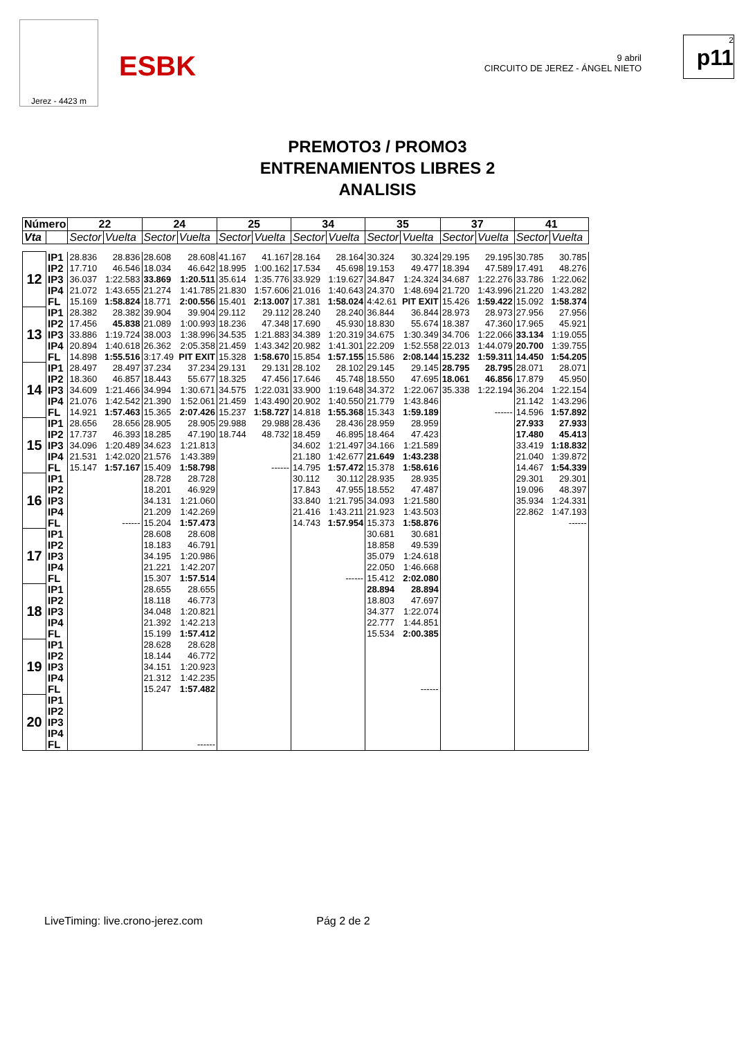Jerez - 4423 m
ESBK
9 abril
CIRCUITO DE JEREZ - ÁNGEL NIETO
2
p11
PREMOTO3 / PROMO3
ENTRENAMIENTOS LIBRES 2
ANALISIS
| Número | | 22 | | 24 | | 25 | | 34 | | 35 | | 37 | | 41 | |
| --- | --- | --- | --- | --- | --- | --- | --- | --- | --- | --- | --- | --- | --- | --- | --- |
| Vta | | Sector | Vuelta | Sector | Vuelta | Sector | Vuelta | Sector | Vuelta | Sector | Vuelta | Sector | Vuelta | Sector | Vuelta |
| 12 | IP1 | 28.836 | 28.836 | 28.608 | 28.608 | 41.167 | 41.167 | 28.164 | 28.164 | 30.324 | 30.324 | 29.195 | 29.195 | 30.785 | 30.785 |
| | IP2 | 17.710 | 46.546 | 18.034 | 46.642 | 18.995 | 1:00.162 | 17.534 | 45.698 | 19.153 | 49.477 | 18.394 | 47.589 | 17.491 | 48.276 |
| | IP3 | 36.037 | 1:22.583 | 33.869 | 1:20.511 | 35.614 | 1:35.776 | 33.929 | 1:19.627 | 34.847 | 1:24.324 | 34.687 | 1:22.276 | 33.786 | 1:22.062 |
| | IP4 | 21.072 | 1:43.655 | 21.274 | 1:41.785 | 21.830 | 1:57.606 | 21.016 | 1:40.643 | 24.370 | 1:48.694 | 21.720 | 1:43.996 | 21.220 | 1:43.282 |
| | FL | 15.169 | 1:58.824 | 18.771 | 2:00.556 | 15.401 | 2:13.007 | 17.381 | 1:58.024 | 4:42.61 | PIT EXIT | 15.426 | 1:59.422 | 15.092 | 1:58.374 |
| 13 | IP1 | 28.382 | 28.382 | 39.904 | 39.904 | 29.112 | 29.112 | 28.240 | 28.240 | 36.844 | 36.844 | 28.973 | 28.973 | 27.956 | 27.956 |
| | IP2 | 17.456 | 45.838 | 21.089 | 1:00.993 | 18.236 | 47.348 | 17.690 | 45.930 | 18.830 | 55.674 | 18.387 | 47.360 | 17.965 | 45.921 |
| | IP3 | 33.886 | 1:19.724 | 38.003 | 1:38.996 | 34.535 | 1:21.883 | 34.389 | 1:20.319 | 34.675 | 1:30.349 | 34.706 | 1:22.066 | 33.134 | 1:19.055 |
| | IP4 | 20.894 | 1:40.618 | 26.362 | 2:05.358 | 21.459 | 1:43.342 | 20.982 | 1:41.301 | 22.209 | 1:52.558 | 22.013 | 1:44.079 | 20.700 | 1:39.755 |
| | FL | 14.898 | 1:55.516 | 3:17.49 | PIT EXIT | 15.328 | 1:58.670 | 15.854 | 1:57.155 | 15.586 | 2:08.144 | 15.232 | 1:59.311 | 14.450 | 1:54.205 |
| 14 | IP1 | 28.497 | 28.497 | 37.234 | 37.234 | 29.131 | 29.131 | 28.102 | 28.102 | 29.145 | 29.145 | 28.795 | 28.795 | 28.071 | 28.071 |
| | IP2 | 18.360 | 46.857 | 18.443 | 55.677 | 18.325 | 47.456 | 17.646 | 45.748 | 18.550 | 47.695 | 18.061 | 46.856 | 17.879 | 45.950 |
| | IP3 | 34.609 | 1:21.466 | 34.994 | 1:30.671 | 34.575 | 1:22.031 | 33.900 | 1:19.648 | 34.372 | 1:22.067 | 35.338 | 1:22.194 | 36.204 | 1:22.154 |
| | IP4 | 21.076 | 1:42.542 | 21.390 | 1:52.061 | 21.459 | 1:43.490 | 20.902 | 1:40.550 | 21.779 | 1:43.846 | | | 21.142 | 1:43.296 |
| | FL | 14.921 | 1:57.463 | 15.365 | 2:07.426 | 15.237 | 1:58.727 | 14.818 | 1:55.368 | 15.343 | 1:59.189 | | ------ | 14.596 | 1:57.892 |
| 15 | IP1 | 28.656 | 28.656 | 28.905 | 28.905 | 29.988 | 29.988 | 28.436 | 28.436 | 28.959 | 28.959 | | | 27.933 | 27.933 |
| | IP2 | 17.737 | 46.393 | 18.285 | 47.190 | 18.744 | 48.732 | 18.459 | 46.895 | 18.464 | 47.423 | | | 17.480 | 45.413 |
| | IP3 | 34.096 | 1:20.489 | 34.623 | 1:21.813 | | | 34.602 | 1:21.497 | 34.166 | 1:21.589 | | | 33.419 | 1:18.832 |
| | IP4 | 21.531 | 1:42.020 | 21.576 | 1:43.389 | | | 21.180 | 1:42.677 | 21.649 | 1:43.238 | | | 21.040 | 1:39.872 |
| | FL | 15.147 | 1:57.167 | 15.409 | 1:58.798 | | ------ | 14.795 | 1:57.472 | 15.378 | 1:58.616 | | | 14.467 | 1:54.339 |
| 16 | IP1 | | | 28.728 | 28.728 | | | 30.112 | 30.112 | 28.935 | 28.935 | | | 29.301 | 29.301 |
| | IP2 | | | 18.201 | 46.929 | | | 17.843 | 47.955 | 18.552 | 47.487 | | | 19.096 | 48.397 |
| | IP3 | | | 34.131 | 1:21.060 | | | 33.840 | 1:21.795 | 34.093 | 1:21.580 | | | 35.934 | 1:24.331 |
| | IP4 | | | 21.209 | 1:42.269 | | | 21.416 | 1:43.211 | 21.923 | 1:43.503 | | | 22.862 | 1:47.193 |
| | FL | | ------ | 15.204 | 1:57.473 | | | 14.743 | 1:57.954 | 15.373 | 1:58.876 | | | | ------ |
| 17 | IP1 | | | 28.608 | 28.608 | | | | | 30.681 | 30.681 | | | | |
| | IP2 | | | 18.183 | 46.791 | | | | | 18.858 | 49.539 | | | | |
| | IP3 | | | 34.195 | 1:20.986 | | | | | 35.079 | 1:24.618 | | | | |
| | IP4 | | | 21.221 | 1:42.207 | | | | | 22.050 | 1:46.668 | | | | |
| | FL | | | 15.307 | 1:57.514 | | | | ------ | 15.412 | 2:02.080 | | | | |
| 18 | IP1 | | | 28.655 | 28.655 | | | | | 28.894 | 28.894 | | | | |
| | IP2 | | | 18.118 | 46.773 | | | | | 18.803 | 47.697 | | | | |
| | IP3 | | | 34.048 | 1:20.821 | | | | | 34.377 | 1:22.074 | | | | |
| | IP4 | | | 21.392 | 1:42.213 | | | | | 22.777 | 1:44.851 | | | | |
| | FL | | | 15.199 | 1:57.412 | | | | | 15.534 | 2:00.385 | | | | |
| 19 | IP1 | | | 28.628 | 28.628 | | | | | | | | | | |
| | IP2 | | | 18.144 | 46.772 | | | | | | | | | | |
| | IP3 | | | 34.151 | 1:20.923 | | | | | | | | | | |
| | IP4 | | | 21.312 | 1:42.235 | | | | | | | | | | |
| | FL | | | 15.247 | 1:57.482 | | | | | | ------ | | | | |
| 20 | IP1 | | | | | | | | | | | | | | |
| | IP2 | | | | | | | | | | | | | | |
| | IP3 | | | | | | | | | | | | | | |
| | IP4 | | | | | | | | | | | | | | |
| | FL | | | | ------ | | | | | | | | | | |
LiveTiming: live.crono-jerez.com Pág 2 de 2